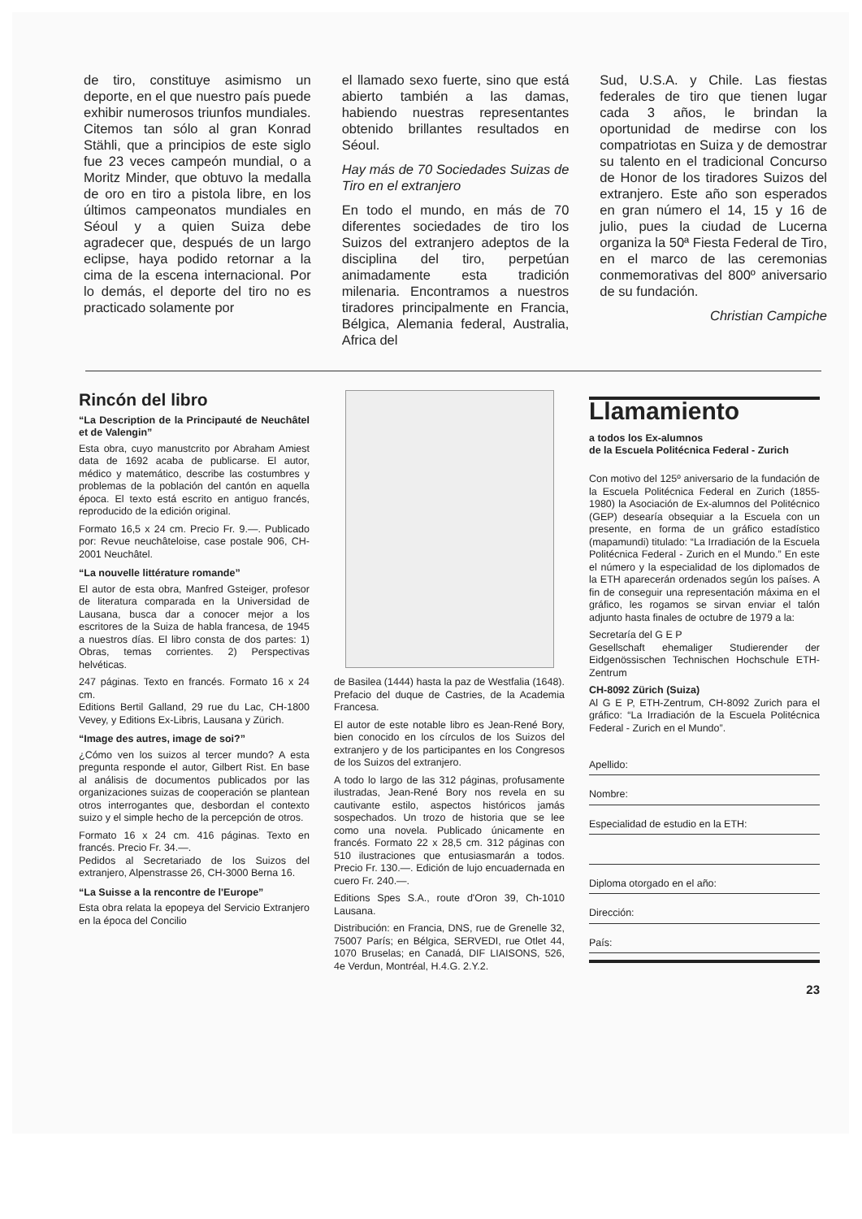de tiro, constituye asimismo un deporte, en el que nuestro país puede exhibir numerosos triunfos mundiales. Citemos tan sólo al gran Konrad Stähli, que a principios de este siglo fue 23 veces campeón mundial, o a Moritz Minder, que obtuvo la medalla de oro en tiro a pistola libre, en los últimos campeonatos mundiales en Séoul y a quien Suiza debe agradecer que, después de un largo eclipse, haya podido retornar a la cima de la escena internacional. Por lo demás, el deporte del tiro no es practicado solamente por
el llamado sexo fuerte, sino que está abierto también a las damas, habiendo nuestras representantes obtenido brillantes resultados en Séoul.
Hay más de 70 Sociedades Suizas de Tiro en el extranjero
En todo el mundo, en más de 70 diferentes sociedades de tiro los Suizos del extranjero adeptos de la disciplina del tiro, perpetúan animadamente esta tradición milenaria. Encontramos a nuestros tiradores principalmente en Francia, Bélgica, Alemania federal, Australia, Africa del
Sud, U.S.A. y Chile. Las fiestas federales de tiro que tienen lugar cada 3 años, le brindan la oportunidad de medirse con los compatriotas en Suiza y de demostrar su talento en el tradicional Concurso de Honor de los tiradores Suizos del extranjero. Este año son esperados en gran número el 14, 15 y 16 de julio, pues la ciudad de Lucerna organiza la 50ª Fiesta Federal de Tiro, en el marco de las ceremonias conmemorativas del 800º aniversario de su fundación.
Christian Campiche
Rincón del libro
“La Description de la Principauté de Neuchâtel et de Valengin”
Esta obra, cuyo manustcrito por Abraham Amiest data de 1692 acaba de publicarse. El autor, médico y matemático, describe las costumbres y problemas de la población del cantón en aquella época. El texto está escrito en antiguo francés, reproducido de la edición original.
Formato 16,5 x 24 cm. Precio Fr. 9.—. Publicado por: Revue neuchâteloise, case postale 906, CH-2001 Neuchâtel.
“La nouvelle littérature romande”
El autor de esta obra, Manfred Gsteiger, profesor de literatura comparada en la Universidad de Lausana, busca dar a conocer mejor a los escritores de la Suiza de habla francesa, de 1945 a nuestros días. El libro consta de dos partes: 1) Obras, temas corrientes. 2) Perspectivas helvéticas.
247 páginas. Texto en francés. Formato 16 x 24 cm.
Editions Bertil Galland, 29 rue du Lac, CH-1800 Vevey, y Editions Ex-Libris, Lausana y Zürich.
“Image des autres, image de soi?”
¿Cómo ven los suizos al tercer mundo? A esta pregunta responde el autor, Gilbert Rist. En base al análisis de documentos publicados por las organizaciones suizas de cooperación se plantean otros interrogantes que, desbordan el contexto suizo y el simple hecho de la percepción de otros.
Formato 16 x 24 cm. 416 páginas. Texto en francés. Precio Fr. 34.—.
Pedidos al Secretariado de los Suizos del extranjero, Alpenstrasse 26, CH-3000 Berna 16.
“La Suisse a la rencontre de l'Europe”
Esta obra relata la epopeya del Servicio Extranjero en la época del Concilio
de Basilea (1444) hasta la paz de Westfalia (1648). Prefacio del duque de Castries, de la Academia Francesa.
El autor de este notable libro es Jean-René Bory, bien conocido en los círculos de los Suizos del extranjero y de los participantes en los Congresos de los Suizos del extranjero.
A todo lo largo de las 312 páginas, profusamente ilustradas, Jean-René Bory nos revela en su cautivante estilo, aspectos históricos jamás sospechados. Un trozo de historia que se lee como una novela. Publicado únicamente en francés. Formato 22 x 28,5 cm. 312 páginas con 510 ilustraciones que entusiasmarán a todos. Precio Fr. 130.—. Edición de lujo encuadernada en cuero Fr. 240.—.
Editions Spes S.A., route d'Oron 39, Ch-1010 Lausana.
Distribución: en Francia, DNS, rue de Grenelle 32, 75007 París; en Bélgica, SERVEDI, rue Otlet 44, 1070 Bruselas; en Canadá, DIF LIAISONS, 526, 4e Verdun, Montréal, H.4.G. 2.Y.2.
Llamamiento
a todos los Ex-alumnos
de la Escuela Politécnica Federal - Zurich
Con motivo del 125º aniversario de la fundación de la Escuela Politécnica Federal en Zurich (1855-1980) la Asociación de Ex-alumnos del Politécnico (GEP) desearía obsequiar a la Escuela con un presente, en forma de un gráfico estadístico (mapamundi) titulado: “La Irradiación de la Escuela Politécnica Federal - Zurich en el Mundo.” En este el número y la especialidad de los diplomados de la ETH aparecerán ordenados según los países. A fin de conseguir una representación máxima en el gráfico, les rogamos se sirvan enviar el talón adjunto hasta finales de octubre de 1979 a la:
Secretaría del G E P
Gesellschaft ehemaliger Studierender der Eidgenössischen Technischen Hochschule ETH-Zentrum
CH-8092 Zürich (Suiza)
Al G E P, ETH-Zentrum, CH-8092 Zurich para el gráfico: “La Irradiación de la Escuela Politécnica Federal - Zurich en el Mundo”.
Apellido:
Nombre:
Especialidad de estudio en la ETH:
Diploma otorgado en el año:
Dirección:
País:
23